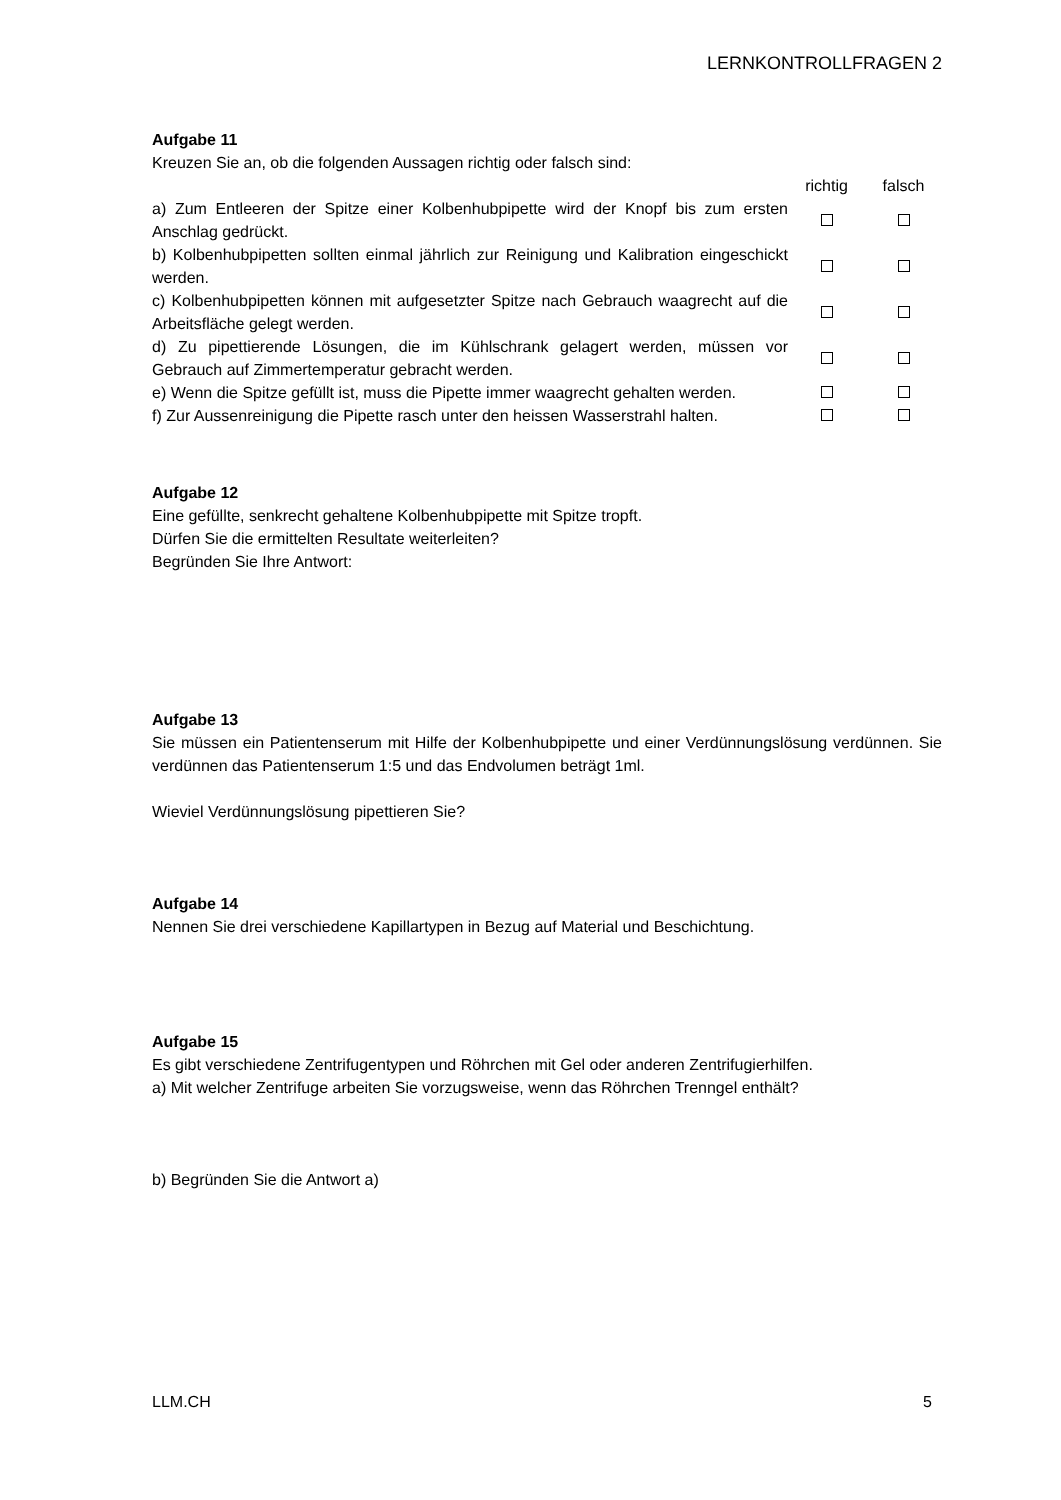LERNKONTROLLFRAGEN 2
Aufgabe 11
Kreuzen Sie an, ob die folgenden Aussagen richtig oder falsch sind:
| | richtig | falsch |
| a) Zum Entleeren der Spitze einer Kolbenhubpipette wird der Knopf bis zum ersten Anschlag gedrückt. | | |
| b) Kolbenhubpipetten sollten einmal jährlich zur Reinigung und Kalibration eingeschickt werden. | | |
| c) Kolbenhubpipetten können mit aufgesetzter Spitze nach Gebrauch waagrecht auf die Arbeitsfläche gelegt werden. | | |
| d) Zu pipettierende Lösungen, die im Kühlschrank gelagert werden, müssen vor Gebrauch auf Zimmertemperatur gebracht werden. | | |
| e) Wenn die Spitze gefüllt ist, muss die Pipette immer waagrecht gehalten werden. | | |
| f) Zur Aussenreinigung die Pipette rasch unter den heissen Wasserstrahl halten. | | |
Aufgabe 12
Eine gefüllte, senkrecht gehaltene Kolbenhubpipette mit Spitze tropft.
Dürfen Sie die ermittelten Resultate weiterleiten?
Begründen Sie Ihre Antwort:
Aufgabe 13
Sie müssen ein Patientenserum mit Hilfe der Kolbenhubpipette und einer Verdünnungslösung verdünnen. Sie verdünnen das Patientenserum 1:5 und das Endvolumen beträgt 1ml.
Wieviel Verdünnungslösung pipettieren Sie?
Aufgabe 14
Nennen Sie drei verschiedene Kapillartypen in Bezug auf Material und Beschichtung.
Aufgabe 15
Es gibt verschiedene Zentrifugentypen und Röhrchen mit Gel oder anderen Zentrifugierhilfen.
a) Mit welcher Zentrifuge arbeiten Sie vorzugsweise, wenn das Röhrchen Trenngel enthält?
b) Begründen Sie die Antwort a)
LLM.CH 5